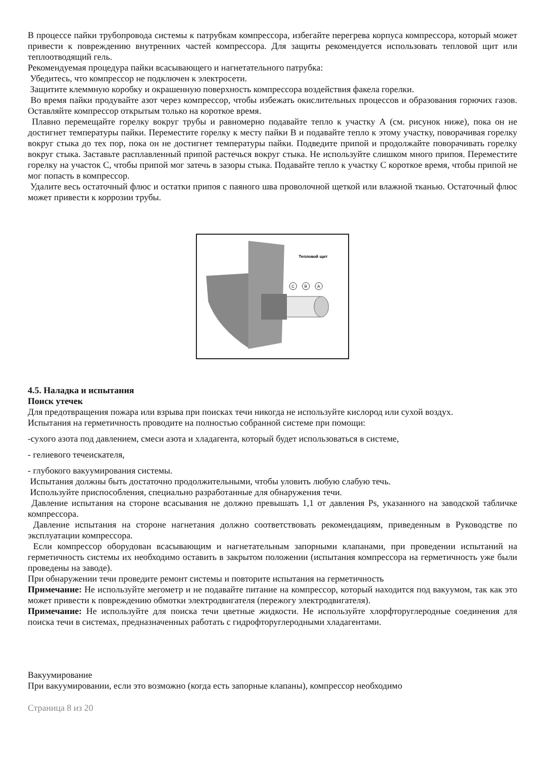В процессе пайки трубопровода системы к патрубкам компрессора, избегайте перегрева корпуса компрессора, который может привести к повреждению внутренних частей компрессора. Для защиты рекомендуется использовать тепловой щит или теплоотводящий гель.
Рекомендуемая процедура пайки всасывающего и нагнетательного патрубка:
Убедитесь, что компрессор не подключен к электросети.
Защитите клеммную коробку и окрашенную поверхность компрессора воздействия факела горелки.
Во время пайки продувайте азот через компрессор, чтобы избежать окислительных процессов и образования горючих газов. Оставляйте компрессор открытым только на короткое время.
Плавно перемещайте горелку вокруг трубы и равномерно подавайте тепло к участку А (см. рисунок ниже), пока он не достигнет температуры пайки. Переместите горелку к месту пайки В и подавайте тепло к этому участку, поворачивая горелку вокруг стыка до тех пор, пока он не достигнет температуры пайки. Подведите припой и продолжайте поворачивать горелку вокруг стыка. Заставьте расплавленный припой растечься вокруг стыка. Не используйте слишком много припоя. Переместите горелку на участок С, чтобы припой мог затечь в зазоры стыка. Подавайте тепло к участку С короткое время, чтобы припой не мог попасть в компрессор.
Удалите весь остаточный флюс и остатки припоя с паяного шва проволочной щеткой или влажной тканью. Остаточный флюс может привести к коррозии трубы.
Тепловой щит
C
B
A
4.5. Наладка и испытания
Поиск утечек
Для предотвращения пожара или взрыва при поисках течи никогда не используйте кислород или сухой воздух.
Испытания на герметичность проводите на полностью собранной системе при помощи:
-сухого азота под давлением, смеси азота и хладагента, который будет использоваться в системе,
- гелиевого течеискателя,
- глубокого вакуумирования системы.
Испытания должны быть достаточно продолжительными, чтобы уловить любую слабую течь.
Используйте приспособления, специально разработанные для обнаружения течи.
Давление испытания на стороне всасывания не должно превышать 1,1 от давления Ps, указанного на заводской табличке компрессора.
Давление испытания на стороне нагнетания должно соответствовать рекомендациям, приведенным в Руководстве по эксплуатации компрессора.
Если компрессор оборудован всасывающим и нагнетательным запорными клапанами, при проведении испытаний на герметичность системы их необходимо оставить в закрытом положении (испытания компрессора на герметичность уже были проведены на заводе).
При обнаружении течи проведите ремонт системы и повторите испытания на герметичность
Примечание: Не используйте мегометр и не подавайте питание на компрессор, который находится под вакуумом, так как это может привести к повреждению обмотки электродвигателя (пережогу электродвигателя).
Примечание: Не используйте для поиска течи цветные жидкости. Не используйте хлорфторуглеродные соединения для поиска течи в системах, предназначенных работать с гидрофторуглеродными хладагентами.
Вакуумирование
При вакуумировании, если это возможно (когда есть запорные клапаны), компрессор необходимо
Страница 8 из 20